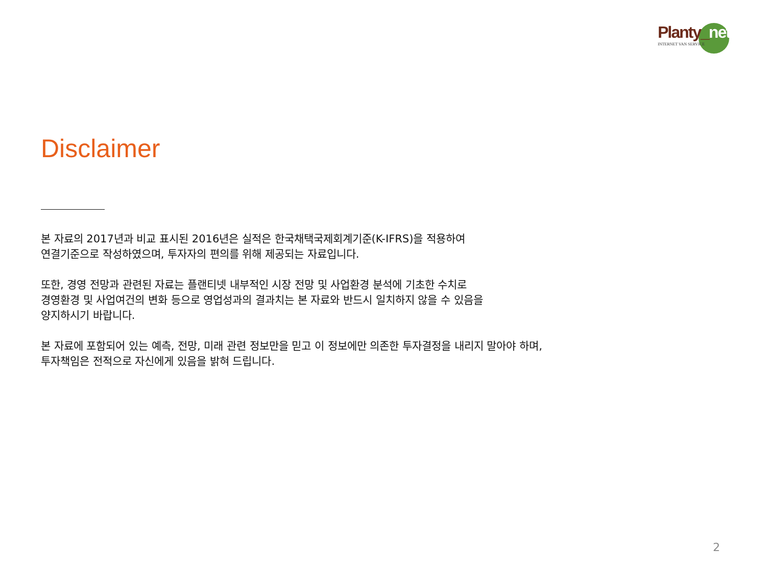Planty_net
INTERNET VAN SERVICE
Disclaimer
본 자료의 2017년과 비교 표시된 2016년은 실적은 한국채택국제회계기준(K-IFRS)을 적용하여
연결기준으로 작성하였으며, 투자자의 편의를 위해 제공되는 자료입니다.
또한, 경영 전망과 관련된 자료는 플랜티넷 내부적인 시장 전망 및 사업환경 분석에 기초한 수치로
경영환경 및 사업여건의 변화 등으로 영업성과의 결과치는 본 자료와 반드시 일치하지 않을 수 있음을
양지하시기 바랍니다.
본 자료에 포함되어 있는 예측, 전망, 미래 관련 정보만을 믿고 이 정보에만 의존한 투자결정을 내리지 말아야 하며,
투자책임은 전적으로 자신에게 있음을 밝혀 드립니다.
2